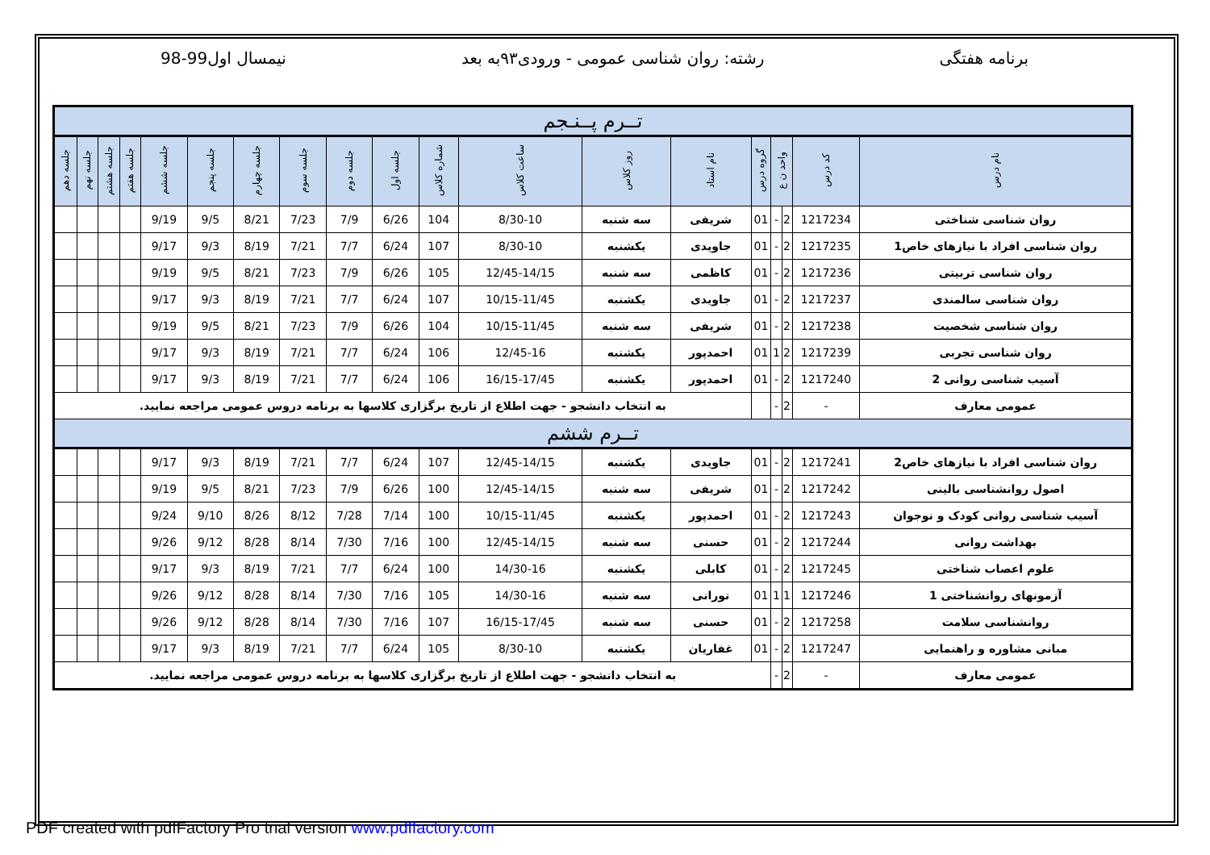برنامه هفتگی رشته: روان شناسی عمومی - ورودی۹۳به بعد نیمسال اول99-98
| تــرم پــنـجم | | | | | | | | | | | | | | | | | | |
| نام درس | کد درس | واحد ن ع | | گروه درس | نام استاد | روز کلاس | ساعت کلاس | شماره کلاس | جلسه اول | جلسه دوم | جلسه سوم | جلسه چهارم | جلسه پنجم | جلسه ششم | جلسه هفتم | جلسه هشتم | جلسه نهم | جلسه دهم |
| روان شناسی شناختی | 1217234 | 2 | - | 01 | شریفی | سه شنبه | 8/30-10 | 104 | 6/26 | 7/9 | 7/23 | 8/21 | 9/5 | 9/19 | | | | |
| روان شناسی افراد با نیازهای خاص1 | 1217235 | 2 | - | 01 | جاویدی | یکشنبه | 8/30-10 | 107 | 6/24 | 7/7 | 7/21 | 8/19 | 9/3 | 9/17 | | | | |
| روان شناسی تربیتی | 1217236 | 2 | - | 01 | کاظمی | سه شنبه | 12/45-14/15 | 105 | 6/26 | 7/9 | 7/23 | 8/21 | 9/5 | 9/19 | | | | |
| روان شناسی سالمندی | 1217237 | 2 | - | 01 | جاویدی | یکشنبه | 10/15-11/45 | 107 | 6/24 | 7/7 | 7/21 | 8/19 | 9/3 | 9/17 | | | | |
| روان شناسی شخصیت | 1217238 | 2 | - | 01 | شریفی | سه شنبه | 10/15-11/45 | 104 | 6/26 | 7/9 | 7/23 | 8/21 | 9/5 | 9/19 | | | | |
| روان شناسی تجربی | 1217239 | 2 | 1 | 01 | احمدپور | یکشنبه | 12/45-16 | 106 | 6/24 | 7/7 | 7/21 | 8/19 | 9/3 | 9/17 | | | | |
| آسیب شناسی روانی 2 | 1217240 | 2 | - | 01 | احمدپور | یکشنبه | 16/15-17/45 | 106 | 6/24 | 7/7 | 7/21 | 8/19 | 9/3 | 9/17 | | | | |
| عمومی معارف | - | 2 | - | | به انتخاب دانشجو - جهت اطلاع از تاریخ برگزاری کلاسها به برنامه دروس عمومی مراجعه نمایید. | | | | | | | | | | | | | |
| تــرم ششم | | | | | | | | | | | | | | | | | | |
| روان شناسی افراد با نیازهای خاص2 | 1217241 | 2 | - | 01 | جاویدی | یکشنبه | 12/45-14/15 | 107 | 6/24 | 7/7 | 7/21 | 8/19 | 9/3 | 9/17 | | | | |
| اصول روانشناسی بالینی | 1217242 | 2 | - | 01 | شریفی | سه شنبه | 12/45-14/15 | 100 | 6/26 | 7/9 | 7/23 | 8/21 | 9/5 | 9/19 | | | | |
| آسیب شناسی روانی کودک و نوجوان | 1217243 | 2 | - | 01 | احمدپور | یکشنبه | 10/15-11/45 | 100 | 7/14 | 7/28 | 8/12 | 8/26 | 9/10 | 9/24 | | | | |
| بهداشت روانی | 1217244 | 2 | - | 01 | حسنی | سه شنبه | 12/45-14/15 | 100 | 7/16 | 7/30 | 8/14 | 8/28 | 9/12 | 9/26 | | | | |
| علوم اعصاب شناختی | 1217245 | 2 | - | 01 | کابلی | یکشنبه | 14/30-16 | 100 | 6/24 | 7/7 | 7/21 | 8/19 | 9/3 | 9/17 | | | | |
| آزمونهای روانشناختی 1 | 1217246 | 1 | 1 | 01 | تورانی | سه شنبه | 14/30-16 | 105 | 7/16 | 7/30 | 8/14 | 8/28 | 9/12 | 9/26 | | | | |
| روانشناسی سلامت | 1217258 | 2 | - | 01 | حسنی | سه شنبه | 16/15-17/45 | 107 | 7/16 | 7/30 | 8/14 | 8/28 | 9/12 | 9/26 | | | | |
| مبانی مشاوره و راهنمایی | 1217247 | 2 | - | 01 | غفاریان | یکشنبه | 8/30-10 | 105 | 6/24 | 7/7 | 7/21 | 8/19 | 9/3 | 9/17 | | | | |
| عمومی معارف | - | 2 | - | به انتخاب دانشجو - جهت اطلاع از تاریخ برگزاری کلاسها به برنامه دروس عمومی مراجعه نمایید. | | | | | | | | | | | | | | |
PDF created with pdfFactory Pro trial version www.pdffactory.com